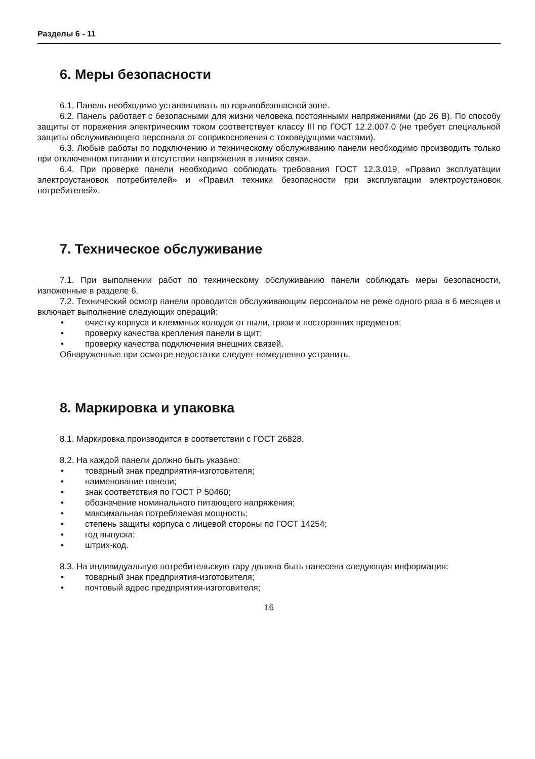Разделы 6 - 11
6. Меры безопасности
6.1. Панель необходимо устанавливать во взрывобезопасной зоне.
6.2. Панель работает с безопасными для жизни человека постоянными напряжениями (до 26 В). По способу защиты от поражения электрическим током соответствует классу III по ГОСТ 12.2.007.0 (не требует специальной защиты обслуживающего персонала от соприкосновения с токоведущими частями).
6.3. Любые работы по подключению и техническому обслуживанию панели необходимо производить только при отключенном питании и отсутствии напряжения в линиях связи.
6.4. При проверке панели необходимо соблюдать требования ГОСТ 12.3.019, «Правил эксплуатации электроустановок потребителей» и «Правил техники безопасности при эксплуатации электроустановок потребителей».
7. Техническое обслуживание
7.1. При выполнении работ по техническому обслуживанию панели соблюдать меры безопасности, изложенные в разделе 6.
7.2. Технический осмотр панели проводится обслуживающим персоналом не реже одного раза в 6 месяцев и включает выполнение следующих операций:
• очистку корпуса и клеммных колодок от пыли, грязи и посторонних предметов;
• проверку качества крепления панели в щит;
• проверку качества подключения внешних связей.
Обнаруженные при осмотре недостатки следует немедленно устранить.
8. Маркировка и упаковка
8.1. Маркировка производится в соответствии с ГОСТ 26828.
8.2. На каждой панели должно быть указано:
• товарный знак предприятия-изготовителя;
• наименование панели;
• знак соответствия по ГОСТ Р 50460;
• обозначение номинального питающего напряжения;
• максимальная потребляемая мощность;
• степень защиты корпуса с лицевой стороны по ГОСТ 14254;
• год выпуска;
• штрих-код.
8.3. На индивидуальную потребительскую тару должна быть нанесена следующая информация:
• товарный знак предприятия-изготовителя;
• почтовый адрес предприятия-изготовителя;
16